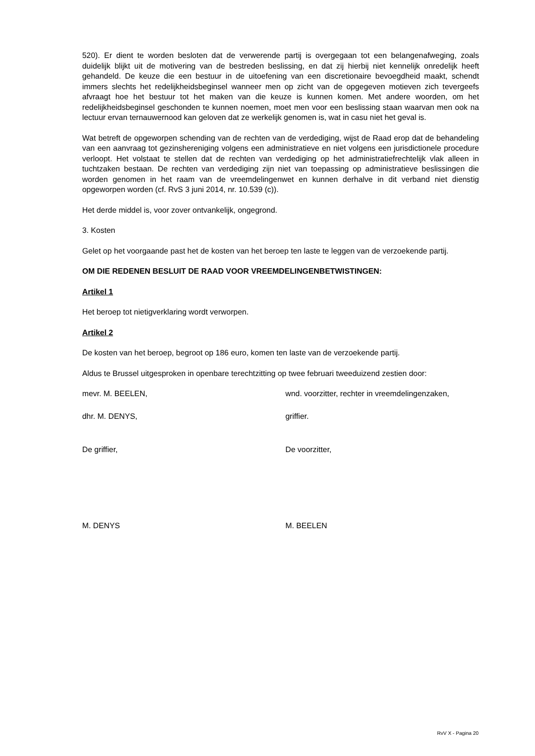520). Er dient te worden besloten dat de verwerende partij is overgegaan tot een belangenafweging, zoals duidelijk blijkt uit de motivering van de bestreden beslissing, en dat zij hierbij niet kennelijk onredelijk heeft gehandeld. De keuze die een bestuur in de uitoefening van een discretionaire bevoegdheid maakt, schendt immers slechts het redelijkheidsbeginsel wanneer men op zicht van de opgegeven motieven zich tevergeefs afvraagt hoe het bestuur tot het maken van die keuze is kunnen komen. Met andere woorden, om het redelijkheidsbeginsel geschonden te kunnen noemen, moet men voor een beslissing staan waarvan men ook na lectuur ervan ternauwernood kan geloven dat ze werkelijk genomen is, wat in casu niet het geval is.
Wat betreft de opgeworpen schending van de rechten van de verdediging, wijst de Raad erop dat de behandeling van een aanvraag tot gezinshereniging volgens een administratieve en niet volgens een jurisdictionele procedure verloopt. Het volstaat te stellen dat de rechten van verdediging op het administratiefrechtelijk vlak alleen in tuchtzaken bestaan. De rechten van verdediging zijn niet van toepassing op administratieve beslissingen die worden genomen in het raam van de vreemdelingenwet en kunnen derhalve in dit verband niet dienstig opgeworpen worden (cf. RvS 3 juni 2014, nr. 10.539 (c)).
Het derde middel is, voor zover ontvankelijk, ongegrond.
3. Kosten
Gelet op het voorgaande past het de kosten van het beroep ten laste te leggen van de verzoekende partij.
OM DIE REDENEN BESLUIT DE RAAD VOOR VREEMDELINGENBETWISTINGEN:
Artikel 1
Het beroep tot nietigverklaring wordt verworpen.
Artikel 2
De kosten van het beroep, begroot op 186 euro, komen ten laste van de verzoekende partij.
Aldus te Brussel uitgesproken in openbare terechtzitting op twee februari tweeduizend zestien door:
mevr. M. BEELEN, wnd. voorzitter, rechter in vreemdelingenzaken,
dhr. M. DENYS, griffier.
De griffier, De voorzitter,
M. DENYS M. BEELEN
RvV X - Pagina 20